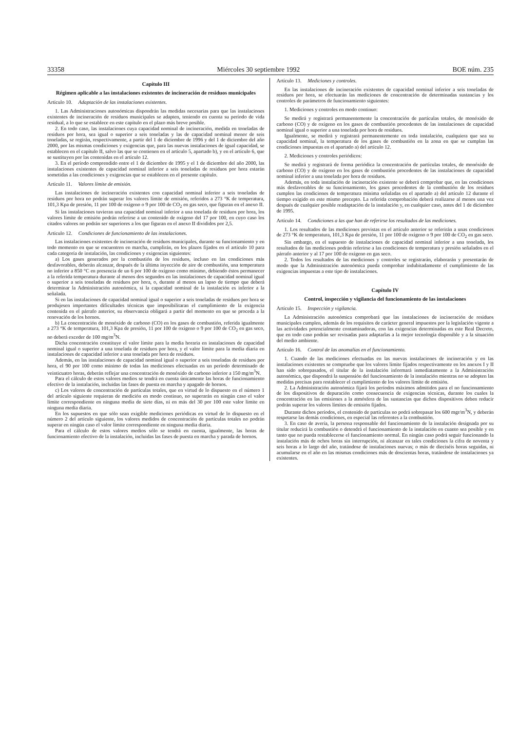33358 Miércoles 30 septiembre 1992 BOE núm. 235
Capítulo III
Régimen aplicable a las instalaciones existentes de incineración de residuos municipales
Artículo 10. Adaptación de las instalaciones existentes.
1. Las Administraciones autonómicas dispondrán las medidas necesarias para que las instalaciones existentes de incineración de residuos municipales se adapten, teniendo en cuenta su período de vida residual, a lo que se establece en este capítulo en el plazo más breve posible.
2. En todo caso, las instalaciones cuya capacidad nominal de incineración, medida en toneladas de residuos por hora, sea igual o superior a seis toneladas y las de capacidad nominal menor de seis toneladas, se regirán, respectivamente, a partir del 1 de diciembre de 1996 y del 1 de diciembre del año 2000, por las mismas condiciones y exigencias que, para las nuevas instalaciones de igual capacidad, se establecen en el capítulo II, salvo las que se contienen en el artículo 5, apartado b), y en el artículo 6, que se sustituyen por las contenidas en el artículo 12.
3. En el período comprendido entre el 1 de diciembre de 1995 y el 1 de diciembre del año 2000, las instalaciones existentes de capacidad nominal inferior a seis toneladas de residuos por hora estarán sometidas a las condiciones y exigencias que se establecen en el presente capítulo.
Artículo 11. Valores límite de emisión.
Las instalaciones de incineración existentes con capacidad nominal inferior a seis toneladas de residuos por hora no podrán superar los valores límite de emisión, referidos a 273 °K de temperatura, 101,3 Kpa de presión, 11 por 100 de oxígeno o 9 por 100 de CO<sub>2</sub> en gas seco, que figuran en el anexo II.
Si las instalaciones tuvieran una capacidad nominal inferior a una tonelada de residuos por hora, los valores límite de emisión podrán referirse a un contenido de oxígeno del 17 por 100, en cuyo caso los citados valores no podrán ser superiores a los que figuran en el anexo II divididos por 2,5.
Artículo 12. Condiciones de funcionamiento de las instalaciones.
Las instalaciones existentes de incineración de residuos municipales, durante su funcionamiento y en todo momento en que se encuentren en marcha, cumplirán, en los plazos fijados en el artículo 10 para cada categoría de instalación, las condiciones y exigencias siguientes:
a) Los gases generados por la combustión de los residuos, incluso en las condiciones más desfavorables, deberán alcanzar, después de la última inyección de aire de combustión, una temperatura no inferior a 850 °C en presencia de un 6 por 100 de oxígeno como mínimo, debiendo éstos permanecer a la referida temperatura durante al menos dos segundos en las instalaciones de capacidad nominal igual o superior a seis toneladas de residuos por hora, o, durante al menos un lapso de tiempo que deberá determinar la Administración autonómica, si la capacidad nominal de la instalación es inferior a la señalada.
Si en las instalaciones de capacidad nominal igual o superior a seis toneladas de residuos por hora se produjesen importantes dificultades técnicas que imposibilitaran el cumplimiento de la exigencia contenida en el párrafo anterior, su observancia obligará a partir del momento en que se proceda a la renovación de los hornos.
b) La concentración de monóxido de carbono (CO) en los gases de combustión, referida igualmente a 273 °K de temperatura, 101,3 Kpa de presión, 11 por 100 de oxígeno o 9 por 100 de CO<sub>2</sub> en gas seco, no deberá exceder de 100 mg/m<sup>3</sup>N.
Dicha concentración constituye el valor límite para la media horaria en instalaciones de capacidad nominal igual o superior a una tonelada de residuos por hora, y el valor límite para la media diaria en instalaciones de capacidad inferior a una tonelada por hora de residuos.
Además, en las instalaciones de capacidad nominal igual o superior a seis toneladas de residuos por hora, el 90 por 100 como mínimo de todas las mediciones efectuadas en un período determinado de veinticuatro horas, deberán reflejar una concentración de monóxido de carbono inferior a 150 mg/m<sup>3</sup>N.
Para el cálculo de estos valores medios se tendrá en cuenta únicamente las horas de funcionamiento efectivo de la instalación, incluidas las fases de puesta en marcha y apagado de hornos.
c) Los valores de concentración de partículas totales, que en virtud de lo dispuesto en el número 1 del artículo siguiente requieran de medición en modo continuo, no superarán en ningún caso el valor límite correspondiente en ninguna media de siete días, ni en más del 30 por 100 este valor límite en ninguna media diaria.
En los supuestos en que sólo sean exigible mediciones periódicas en virtud de lo dispuesto en el número 2 del artículo siguiente, los valores medidos de concentración de partículas totales no podrán superar en ningún caso el valor límite correspondiente en ninguna media diaria.
Para el cálculo de estos valores medios sólo se tendrá en cuenta, igualmente, las horas de funcionamiento efectivo de la instalación, incluidas las fases de puesta en marcha y parada de hornos.
Artículo 13. Mediciones y controles.
En las instalaciones de incineración existentes de capacidad nominal inferior a seis toneladas de residuos por hora, se efectuarán las mediciones de concentración de determinadas sustancias y los controles de parámetros de funcionamiento siguientes:
1. Mediciones y controles en modo continuo:
Se medirá y registrará permanentemente la concentración de partículas totales, de monóxido de carbono (CO) y de oxígeno en los gases de combustión procedentes de las instalaciones de capacidad nominal igual o superior a una tonelada por hora de residuos.
Igualmente, se medirá y registrará permanentemente en toda instalación, cualquiera que sea su capacidad nominal, la temperatura de los gases de combustión en la zona en que se cumplan las condiciones impuestas en el apartado a) del artículo 12.
2. Mediciones y controles periódicos:
Se medirá y registrará de forma periódica la concentración de partículas totales, de monóxido de carbono (CO) y de oxígeno en los gases de combustión procedentes de las instalaciones de capacidad nominal inferior a una tonelada por hora de residuos.
Además, en toda instalación de incineración existente se deberá comprobar que, en las condiciones más desfavorables de su funcionamiento, los gases procedentes de la combustión de los residuos cumplen las condiciones de temperatura mínima señaladas en el apartado a) del artículo 12 durante el tiempo exigido en este mismo precepto. La referida comprobación deberá realizarse al menos una vez después de cualquier posible readaptación de la instalación y, en cualquier caso, antes del 1 de diciembre de 1995.
Artículo 14. Condiciones a las que han de referirse los resultados de las mediciones.
1. Los resultados de las mediciones previstas en el artículo anterior se referirán a unas condiciones de 273 °K de temperatura, 101,3 Kpa de presión, 11 por 100 de oxígeno o 9 por 100 de CO<sub>2</sub> en gas seco.
Sin embargo, en el supuesto de instalaciones de capacidad nominal inferior a una tonelada, los resultados de las mediciones podrán referirse a las condiciones de temperatura y presión señalados en el párrafo anterior y al 17 por 100 de oxígeno en gas seco.
2. Todos los resultados de las mediciones y controles se registrarán, elaborarán y presentarán de modo que la Administración autonómica pueda comprobar indubitadamente el cumplimiento de las exigencias impuestas a este tipo de instalaciones.
Capítulo IV
Control, inspección y vigilancia del funcionamiento de las instalaciones
Artículo 15. Inspección y vigilancia.
La Administración autonómica comprobará que las instalaciones de incineración de residuos municipales cumplen, además de los requisitos de carácter general impuestos por la legislación vigente a las actividades potencialmente contaminadoras, con las exigencias determinadas en este Real Decreto, que en todo caso podrán ser revisadas para adaptarlas a la mejor tecnología disponible y a la situación del medio ambiente.
Artículo 16. Control de las anomalías en el funcionamiento.
1. Cuando de las mediciones efectuadas en las nuevas instalaciones de incineración y en las instalaciones existentes se compruebe que los valores límite fijados respectivamente en los anexos I y II han sido sobrepasados, el titular de la instalación informará inmediatamente a la Administración autonómica, que dispondrá la suspensión del funcionamiento de la instalación mientras no se adopten las medidas precisas para restablecer el cumplimiento de los valores límite de emisión.
2. La Administración autonómica fijará los períodos máximos admitidos para el no funcionamiento de los dispositivos de depuración como consecuencia de exigencias técnicas, durante los cuales la concentración en las emisiones a la atmósfera de las sustancias que dichos dispositivos deben reducir podrán superar los valores límites de emisión fijados.
Durante dichos períodos, el contenido de partículas no podrá sobrepasar los 600 mgr/m<sup>3</sup>N, y deberán respetarse las demás condiciones, en especial las referentes a la combustión.
3. En caso de avería, la persona responsable del funcionamiento de la instalación designada por su titular reducirá la combustión o detendrá el funcionamiento de la instalación en cuanto sea posible y en tanto que no pueda restablecerse el funcionamiento normal. En ningún caso podrá seguir funcionando la instalación más de ochos horas sin interrupción, ni alcanzar en tales condiciones la cifra de noventa y seis horas a lo largo del año, tratándose de instalaciones nuevas; o más de dieciséis horas seguidas, ni acumularse en el año en las mismas condiciones más de doscientas horas, tratándose de instalaciones ya existentes.